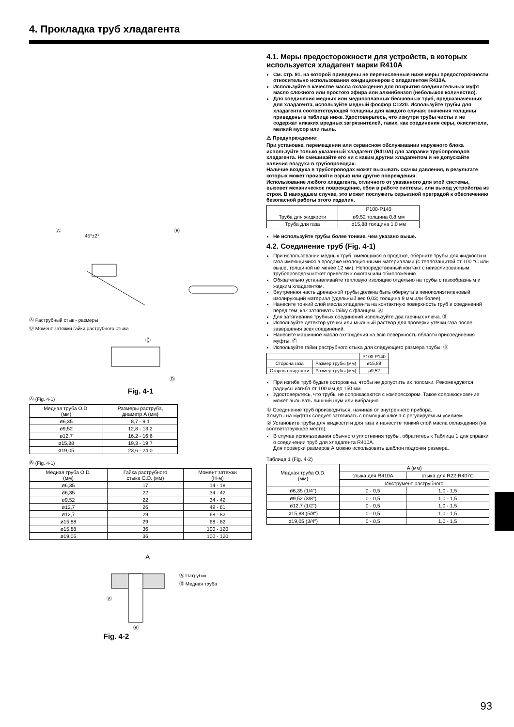4. Прокладка труб хладагента
Ⓐ
45°±2°
Ⓑ
Ⓐ Раструбный стык - размеры
Ⓑ Момент затяжки гайки раструбного стыка
Ⓒ
Ⓓ
Fig. 4-1
Ⓐ (Fig. 4-1)
| Медная труба O.D. (мм) | Размеры раструба, диаметр A (мм) |
| --- | --- |
| ø6,35 | 8,7 - 9,1 |
| ø9,52 | 12,8 - 13,2 |
| ø12,7 | 16,2 - 16,6 |
| ø15,88 | 19,3 - 19,7 |
| ø19,05 | 23,6 - 24,0 |
Ⓑ (Fig. 4-1)
| Медная труба O.D. (мм) | Гайка раструбного стыка O.D. (мм) | Момент затяжки (Н·м) |
| --- | --- | --- |
| ø6,35 | 17 | 14 - 18 |
| ø6,35 | 22 | 34 - 42 |
| ø9,52 | 22 | 34 - 42 |
| ø12,7 | 26 | 49 - 61 |
| ø12,7 | 29 | 68 - 82 |
| ø15,88 | 29 | 68 - 82 |
| ø15,88 | 36 | 100 - 120 |
| ø19,05 | 36 | 100 - 120 |
A
Ⓐ
Ⓑ
Ⓐ Патрубок
Ⓑ Медная труба
Fig. 4-2
4.1. Меры предосторожности для устройств, в которых используется хладагент марки R410A
См. стр. 91, на которой приведены не перечисленные ниже меры предосторожности относительно использования кондиционеров с хладагентом R410A.
Используйте в качестве масла охлаждения для покрытия соединительных муфт масло сложного или простого эфира или алкинбензол (небольшое количество).
Для соединения медных или медносплавных бесшовных труб, предназначенных для хладагента, используйте медный фосфор C1220. Используйте трубы для хладагента соответствующей толщины для каждого случая; значения толщины приведены в таблице ниже. Удостоверьтесь, что изнутри трубы чисты и не содержат никаких вредных загрязнителей, таких, как соединения серы, окислители, мелкий мусор или пыль.
⚠ Предупреждение:
При установке, перемещении или сервисном обслуживании наружного блока используйте только указанный хладагент (R410A) для заправки трубопроводов хладагента. Не смешивайте его ни с каким другим хладагентом и не допускайте наличия воздуха в трубопроводах.
Наличие воздуха в трубопроводах может вызывать скачки давления, в результате которых может произойти взрыв или другие повреждения.
Использование любого хладагента, отличного от указанного для этой системы, вызовет механическое повреждение, сбои в работе системы, или выход устройства из строя. В наихудшем случае, это может послужить серьезной преградой к обеспечению безопасной работы этого изделия.
| | P100-P140 |
| --- | --- |
| Труба для жидкости | ø9,52 толщина 0,8 мм |
| Труба для газа | ø15,88 толщина 1,0 мм |
Не используйте трубы более тонкие, чем указано выше.
4.2. Соединение труб (Fig. 4-1)
При использовании медных труб, имеющихся в продаже, оберните трубы для жидкости и газа имеющимися в продаже изоляционными материалами (с теплозащитой от 100 °C или выше, толщиной не менее 12 мм). Непосредственный контакт с неизолированным трубопроводом может привести к ожогам или обморожению.
Обязательно устанавливайте тепловую изоляцию отдельно на трубы с газообразным и жидким хладагентом.
Внутренняя часть дренажной трубы должна быть обернута в пенополиэтиленовый изолирующий материал (удельный вес 0,03; толщина 9 мм или более).
Нанесите тонкий слой масла хладагента на контактную поверхность труб и соединений перед тем, как затягивать гайку с фланцем. Ⓐ
Для затягивания трубных соединений используйте два гаечных ключа. Ⓑ
Используйте детектор утечки или мыльный раствор для проверки утечки газа после завершения всех соединений.
Нанесите машинное масло охлаждения на всю поверхность области присоединения муфты. Ⓒ
Используйте гайки раструбного стыка для следующего размера трубы. Ⓓ
| | | P100-P140 |
| --- | --- | --- |
| Сторона газа | Размер трубы (мм) | ø15,88 |
| Сторона жидкости | Размер трубы (мм) | ø9,52 |
При изгибе труб будьте осторожны, чтобы не допустить их поломки. Рекомендуются радиусы изгиба от 100 мм до 150 мм.
Удостоверьтесь, что трубы не соприкасаются с компрессором. Такое соприкосновение может вызывать лишний шум или вибрацию.
① Соединение труб производиться, начиная от внутреннего прибора.
Хомуты на муфтах следует затягивать с помощью ключа с регулируемым усилием.
② Установите трубы для жидкости и для газа и нанесите тонкий слой масла охлаждения (на соответствующее место).
В случае использования обычного уплотнения трубы, обратитесь к Таблица 1 для справки о соединении труб для хладагента R410A.
Для проверки размеров A можно использовать шаблон подгонки размера.
Таблица 1 (Fig. 4-2)
| Медная труба O.D. (мм) | A (мм) | |
| --- | --- | --- |
| | стыка для R410A | стыка для R22·R407C |
| | Инструмент раструбного | |
| ø6,35 (1/4") | 0 - 0,5 | 1,0 - 1,5 |
| ø9,52 (3/8") | 0 - 0,5 | 1,0 - 1,5 |
| ø12,7 (1/2") | 0 - 0,5 | 1,0 - 1,5 |
| ø15,88 (5/8") | 0 - 0,5 | 1,0 - 1,5 |
| ø19,05 (3/4") | 0 - 0,5 | 1,0 - 1,5 |
93